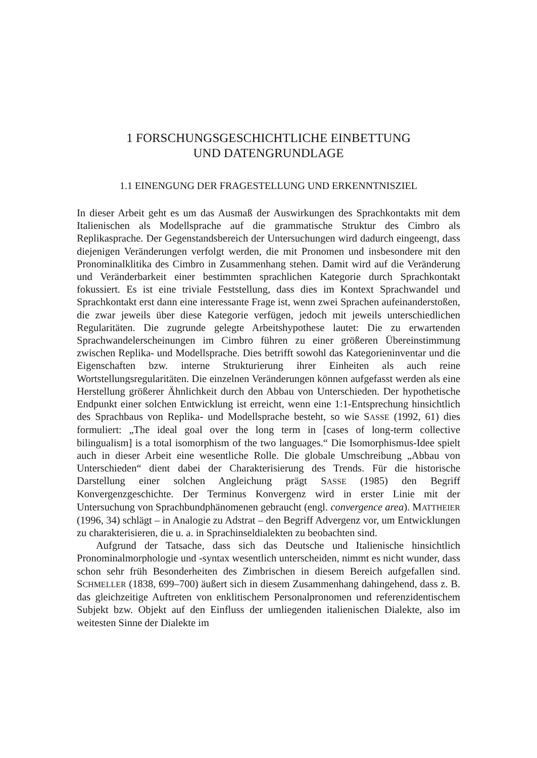1 FORSCHUNGSGESCHICHTLICHE EINBETTUNG
UND DATENGRUNDLAGE
1.1 EINENGUNG DER FRAGESTELLUNG UND ERKENNTNISZIEL
In dieser Arbeit geht es um das Ausmaß der Auswirkungen des Sprachkontakts mit dem Italienischen als Modellsprache auf die grammatische Struktur des Cimbro als Replikasprache. Der Gegenstandsbereich der Untersuchungen wird dadurch eingeengt, dass diejenigen Veränderungen verfolgt werden, die mit Pronomen und insbesondere mit den Pronominalklitika des Cimbro in Zusammenhang stehen. Damit wird auf die Veränderung und Veränderbarkeit einer bestimmten sprachlichen Kategorie durch Sprachkontakt fokussiert. Es ist eine triviale Feststellung, dass dies im Kontext Sprachwandel und Sprachkontakt erst dann eine interessante Frage ist, wenn zwei Sprachen aufeinanderstoßen, die zwar jeweils über diese Kategorie verfügen, jedoch mit jeweils unterschiedlichen Regularitäten. Die zugrunde gelegte Arbeitshypothese lautet: Die zu erwartenden Sprachwandelerscheinungen im Cimbro führen zu einer größeren Übereinstimmung zwischen Replika- und Modellsprache. Dies betrifft sowohl das Kategorieninventar und die Eigenschaften bzw. interne Strukturierung ihrer Einheiten als auch reine Wortstellungsregularitäten. Die einzelnen Veränderungen können aufgefasst werden als eine Herstellung größerer Ähnlichkeit durch den Abbau von Unterschieden. Der hypothetische Endpunkt einer solchen Entwicklung ist erreicht, wenn eine 1:1-Entsprechung hinsichtlich des Sprachbaus von Replika- und Modellsprache besteht, so wie SASSE (1992, 61) dies formuliert: „The ideal goal over the long term in [cases of long-term collective bilingualism] is a total isomorphism of the two languages.“ Die Isomorphismus-Idee spielt auch in dieser Arbeit eine wesentliche Rolle. Die globale Umschreibung „Abbau von Unterschieden“ dient dabei der Charakterisierung des Trends. Für die historische Darstellung einer solchen Angleichung prägt SASSE (1985) den Begriff Konvergenzgeschichte. Der Terminus Konvergenz wird in erster Linie mit der Untersuchung von Sprachbundphänomenen gebraucht (engl. convergence area). MATTHEIER (1996, 34) schlägt – in Analogie zu Adstrat – den Begriff Advergenz vor, um Entwicklungen zu charakterisieren, die u. a. in Sprachinseldialekten zu beobachten sind.
Aufgrund der Tatsache, dass sich das Deutsche und Italienische hinsichtlich Pronominalmorphologie und -syntax wesentlich unterscheiden, nimmt es nicht wunder, dass schon sehr früh Besonderheiten des Zimbrischen in diesem Bereich aufgefallen sind. SCHMELLER (1838, 699–700) äußert sich in diesem Zusammenhang dahingehend, dass z. B. das gleichzeitige Auftreten von enklitischem Personalpronomen und referenzidentischem Subjekt bzw. Objekt auf den Einfluss der umliegenden italienischen Dialekte, also im weitesten Sinne der Dialekte im